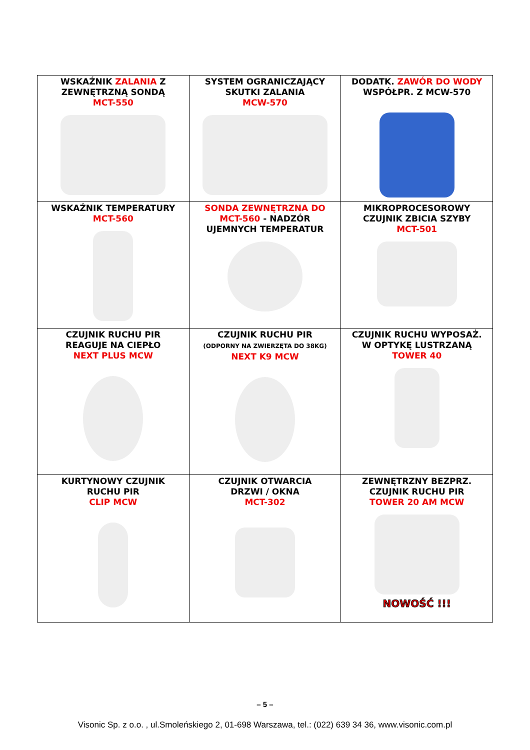| WSKAŹNIK ZALANIA Z ZEWNĘTRZNĄ SONDĄ MCT-550 | SYSTEM OGRANICZAJĄCY SKUTKI ZALANIA MCW-570 | DODATK. ZAWÓR DO WODY WSPÓŁPR. Z MCW-570 |
| WSKAŹNIK TEMPERATURY MCT-560 | SONDA ZEWNĘTRZNA DO MCT-560 - NADZÓR UJEMNYCH TEMPERATUR | MIKROPROCESOROWY CZUJNIK ZBICIA SZYBY MCT-501 |
| CZUJNIK RUCHU PIR REAGUJE NA CIEPŁO NEXT PLUS MCW | CZUJNIK RUCHU PIR (ODPORNY NA ZWIERZĘTA DO 38KG) NEXT K9 MCW | CZUJNIK RUCHU WYPOSAŻ. W OPTYKĘ LUSTRZANĄ TOWER 40 |
| KURTYNOWY CZUJNIK RUCHU PIR CLIP MCW | CZUJNIK OTWARCIA DRZWI / OKNA MCT-302 | ZEWNĘTRZNY BEZPRZ. CZUJNIK RUCHU PIR TOWER 20 AM MCW NOWOŚĆ !!! |
– 5 –
Visonic Sp. z o.o. , ul.Smoleńskiego 2, 01-698 Warszawa, tel.: (022) 639 34 36, www.visonic.com.pl